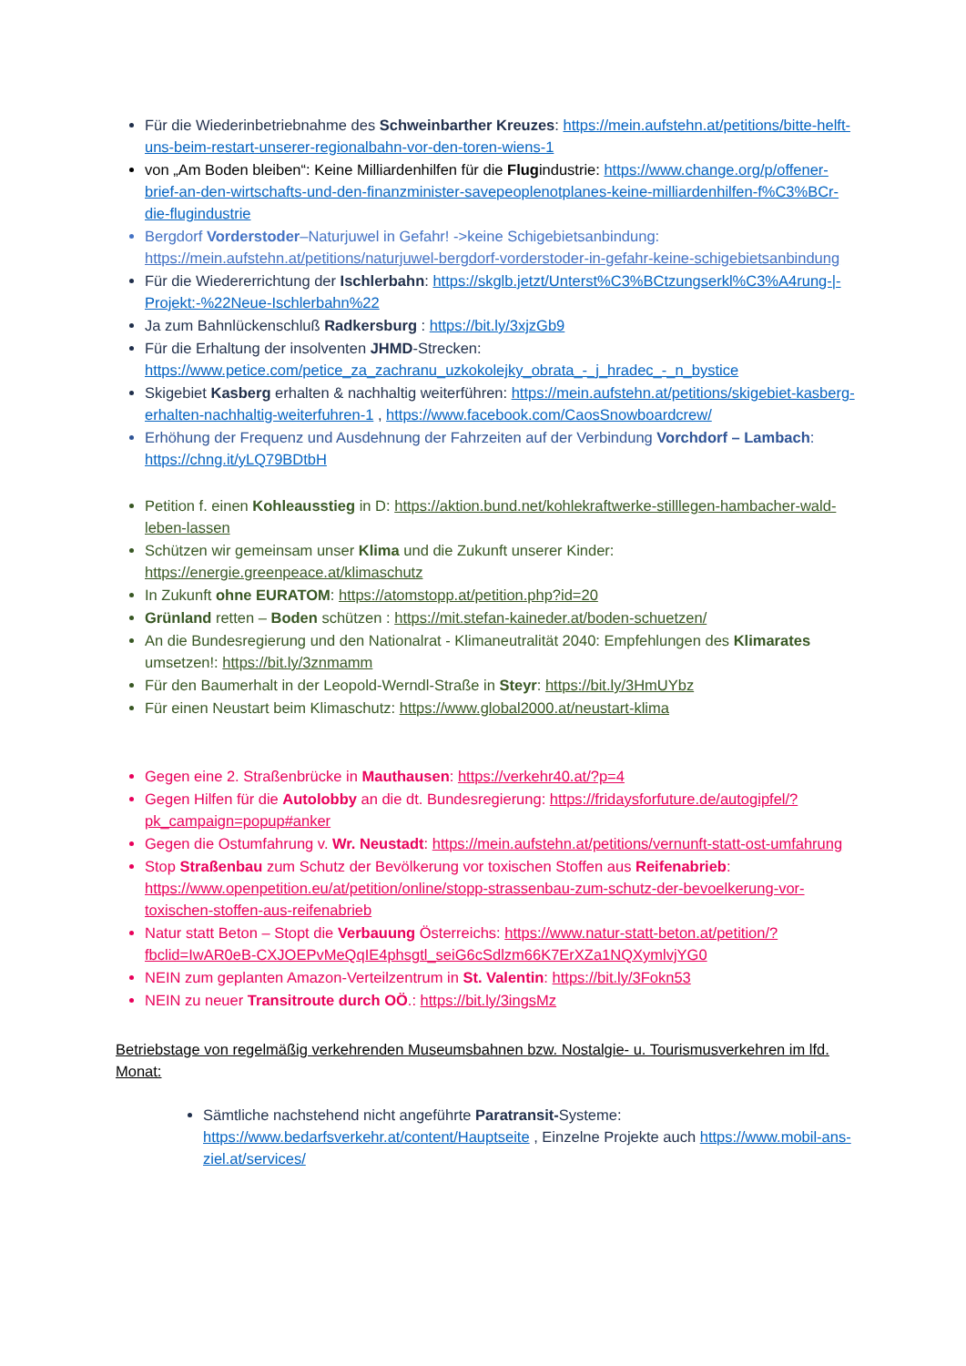Für die Wiederinbetriebnahme des Schweinbarther Kreuzes: https://mein.aufstehn.at/petitions/bitte-helft-uns-beim-restart-unserer-regionalbahn-vor-den-toren-wiens-1
von „Am Boden bleiben“: Keine Milliardenhilfen für die Flugindustrie: https://www.change.org/p/offener-brief-an-den-wirtschafts-und-den-finanzminister-savepeoplenotplanes-keine-milliardenhilfen-f%C3%BCr-die-flugindustrie
Bergdorf Vorderstoder–Naturjuwel in Gefahr! ->keine Schigebietsanbindung: https://mein.aufstehn.at/petitions/naturjuwel-bergdorf-vorderstoder-in-gefahr-keine-schigebietsanbindung
Für die Wiedererrichtung der Ischlerbahn: https://skglb.jetzt/Unterst%C3%BCtzungserkl%C3%A4rung-|-Projekt:-%22Neue-Ischlerbahn%22
Ja zum Bahnlückenschluß Radkersburg : https://bit.ly/3xjzGb9
Für die Erhaltung der insolventen JHMD-Strecken: https://www.petice.com/petice_za_zachranu_uzkokolejky_obrata_-_j_hradec_-_n_bystice
Skigebiet Kasberg erhalten & nachhaltig weiterführen: https://mein.aufstehn.at/petitions/skigebiet-kasberg-erhalten-nachhaltig-weiterfuhren-1 , https://www.facebook.com/CaosSnowboardcrew/
Erhöhung der Frequenz und Ausdehnung der Fahrzeiten auf der Verbindung Vorchdorf – Lambach: https://chng.it/yLQ79BDtbH
Petition f. einen Kohleausstieg in D: https://aktion.bund.net/kohlekraftwerke-stilllegen-hambacher-wald-leben-lassen
Schützen wir gemeinsam unser Klima und die Zukunft unserer Kinder: https://energie.greenpeace.at/klimaschutz
In Zukunft ohne EURATOM: https://atomstopp.at/petition.php?id=20
Grünland retten – Boden schützen : https://mit.stefan-kaineder.at/boden-schuetzen/
An die Bundesregierung und den Nationalrat - Klimaneutralität 2040: Empfehlungen des Klimarates umsetzen!: https://bit.ly/3znmamm
Für den Baumerhalt in der Leopold-Werndl-Straße in Steyr: https://bit.ly/3HmUYbz
Für einen Neustart beim Klimaschutz: https://www.global2000.at/neustart-klima
Gegen eine 2. Straßenbrücke in Mauthausen: https://verkehr40.at/?p=4
Gegen Hilfen für die Autolobby an die dt. Bundesregierung: https://fridaysforfuture.de/autogipfel/?pk_campaign=popup#anker
Gegen die Ostumfahrung v. Wr. Neustadt: https://mein.aufstehn.at/petitions/vernunft-statt-ost-umfahrung
Stop Straßenbau zum Schutz der Bevölkerung vor toxischen Stoffen aus Reifenabrieb: https://www.openpetition.eu/at/petition/online/stopp-strassenbau-zum-schutz-der-bevoelkerung-vor-toxischen-stoffen-aus-reifenabrieb
Natur statt Beton – Stopt die Verbauung Österreichs: https://www.natur-statt-beton.at/petition/?fbclid=IwAR0eB-CXJOEPvMeQqIE4phsgtl_seiG6cSdlzm66K7ErXZa1NQXymlvjYG0
NEIN zum geplanten Amazon-Verteilzentrum in St. Valentin: https://bit.ly/3Fokn53
NEIN zu neuer Transitroute durch OÖ.: https://bit.ly/3ingsMz
Betriebstage von regelmäßig verkehrenden Museumsbahnen bzw. Nostalgie- u. Tourismusverkehren im lfd. Monat:
Sämtliche nachstehend nicht angeführte Paratransit-Systeme: https://www.bedarfsverkehr.at/content/Hauptseite , Einzelne Projekte auch https://www.mobil-ans-ziel.at/services/